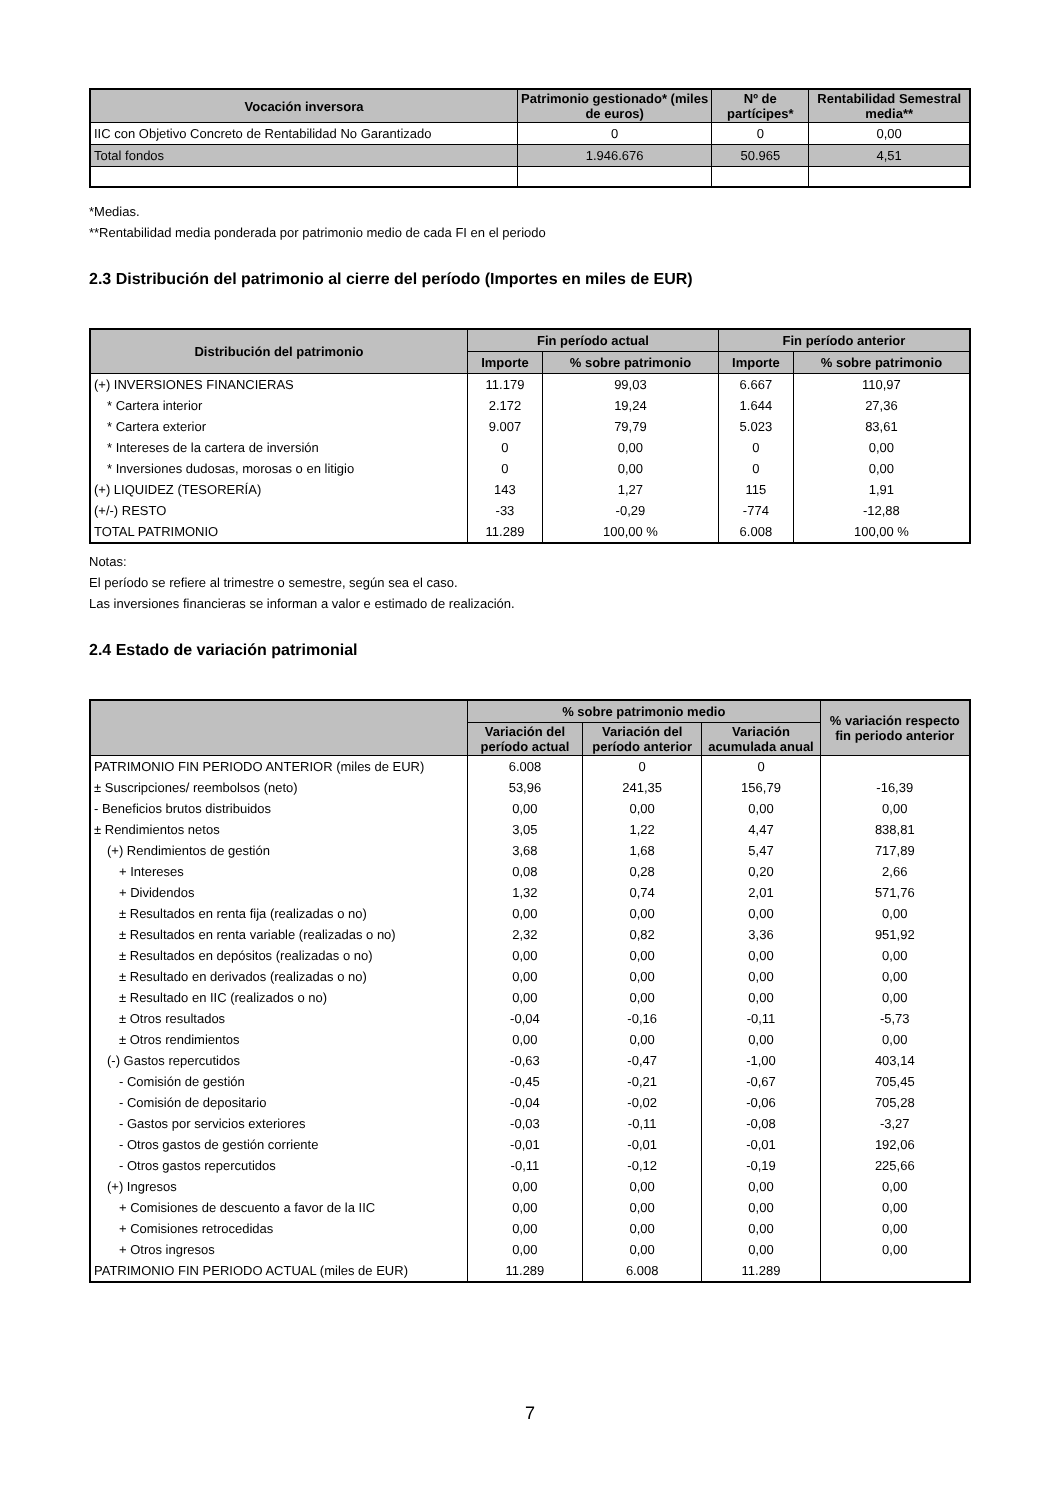| Vocación inversora | Patrimonio gestionado* (miles de euros) | Nº de partícipes* | Rentabilidad Semestral media** |
| --- | --- | --- | --- |
| IIC con Objetivo Concreto de Rentabilidad No Garantizado | 0 | 0 | 0,00 |
| Total fondos | 1.946.676 | 50.965 | 4,51 |
*Medias.
**Rentabilidad media ponderada por patrimonio medio de cada FI en el periodo
2.3 Distribución del patrimonio al cierre del período (Importes en miles de EUR)
| Distribución del patrimonio | Fin período actual | | Fin período anterior | |
| --- | --- | --- | --- | --- |
| | Importe | % sobre patrimonio | Importe | % sobre patrimonio |
| (+) INVERSIONES FINANCIERAS | 11.179 | 99,03 | 6.667 | 110,97 |
| * Cartera interior | 2.172 | 19,24 | 1.644 | 27,36 |
| * Cartera exterior | 9.007 | 79,79 | 5.023 | 83,61 |
| * Intereses de la cartera de inversión | 0 | 0,00 | 0 | 0,00 |
| * Inversiones dudosas, morosas o en litigio | 0 | 0,00 | 0 | 0,00 |
| (+) LIQUIDEZ (TESORERÍA) | 143 | 1,27 | 115 | 1,91 |
| (+/-) RESTO | -33 | -0,29 | -774 | -12,88 |
| TOTAL PATRIMONIO | 11.289 | 100,00 % | 6.008 | 100,00 % |
Notas:
El período se refiere al trimestre o semestre, según sea el caso.
Las inversiones financieras se informan a valor e estimado de realización.
2.4 Estado de variación patrimonial
| | % sobre patrimonio medio | | | % variación respecto fin periodo anterior |
| --- | --- | --- | --- | --- |
| | Variación del período actual | Variación del período anterior | Variación acumulada anual | |
| PATRIMONIO FIN PERIODO ANTERIOR (miles de EUR) | 6.008 | 0 | 0 | |
| ± Suscripciones/ reembolsos (neto) | 53,96 | 241,35 | 156,79 | -16,39 |
| - Beneficios brutos distribuidos | 0,00 | 0,00 | 0,00 | 0,00 |
| ± Rendimientos netos | 3,05 | 1,22 | 4,47 | 838,81 |
| (+) Rendimientos de gestión | 3,68 | 1,68 | 5,47 | 717,89 |
| + Intereses | 0,08 | 0,28 | 0,20 | 2,66 |
| + Dividendos | 1,32 | 0,74 | 2,01 | 571,76 |
| ± Resultados en renta fija (realizadas o no) | 0,00 | 0,00 | 0,00 | 0,00 |
| ± Resultados en renta variable (realizadas o no) | 2,32 | 0,82 | 3,36 | 951,92 |
| ± Resultados en depósitos (realizadas o no) | 0,00 | 0,00 | 0,00 | 0,00 |
| ± Resultado en derivados (realizadas o no) | 0,00 | 0,00 | 0,00 | 0,00 |
| ± Resultado en IIC (realizados o no) | 0,00 | 0,00 | 0,00 | 0,00 |
| ± Otros resultados | -0,04 | -0,16 | -0,11 | -5,73 |
| ± Otros rendimientos | 0,00 | 0,00 | 0,00 | 0,00 |
| (-) Gastos repercutidos | -0,63 | -0,47 | -1,00 | 403,14 |
| - Comisión de gestión | -0,45 | -0,21 | -0,67 | 705,45 |
| - Comisión de depositario | -0,04 | -0,02 | -0,06 | 705,28 |
| - Gastos por servicios exteriores | -0,03 | -0,11 | -0,08 | -3,27 |
| - Otros gastos de gestión corriente | -0,01 | -0,01 | -0,01 | 192,06 |
| - Otros gastos repercutidos | -0,11 | -0,12 | -0,19 | 225,66 |
| (+) Ingresos | 0,00 | 0,00 | 0,00 | 0,00 |
| + Comisiones de descuento a favor de la IIC | 0,00 | 0,00 | 0,00 | 0,00 |
| + Comisiones retrocedidas | 0,00 | 0,00 | 0,00 | 0,00 |
| + Otros ingresos | 0,00 | 0,00 | 0,00 | 0,00 |
| PATRIMONIO FIN PERIODO ACTUAL (miles de EUR) | 11.289 | 6.008 | 11.289 | |
7